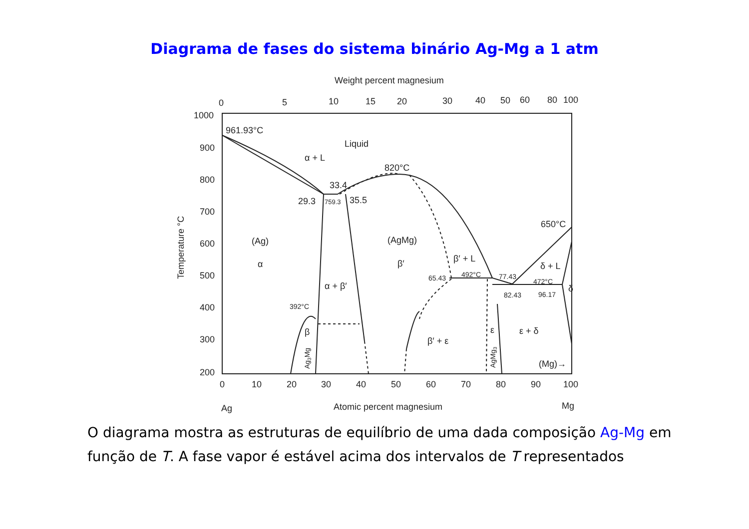Diagrama de fases do sistema binário Ag-Mg a 1 atm
Weight percent magnesium
0
5
10
15
20
30
40
50
60
80
100
1000
900
800
700
600
500
400
300
200
Temperature °C
0
10
20
30
40
50
60
70
80
90
100
Ag
Atomic percent magnesium
Mg
961.93°C
Liquid
α + L
820°C
33.4
29.3
759.3
35.5
(Ag)
α
(AgMg)
β′
α + β′
β′ + L
650°C
δ + L
δ
β′ + ε
ε + δ
β
ε
(Mg)→
65.43
492°C
77.43
472°C
82.43
96.17
392°C
Ag3Mg
AgMg3
O diagrama mostra as estruturas de equilíbrio de uma dada composição Ag-Mg em função de T. A fase vapor é estável acima dos intervalos de T representados